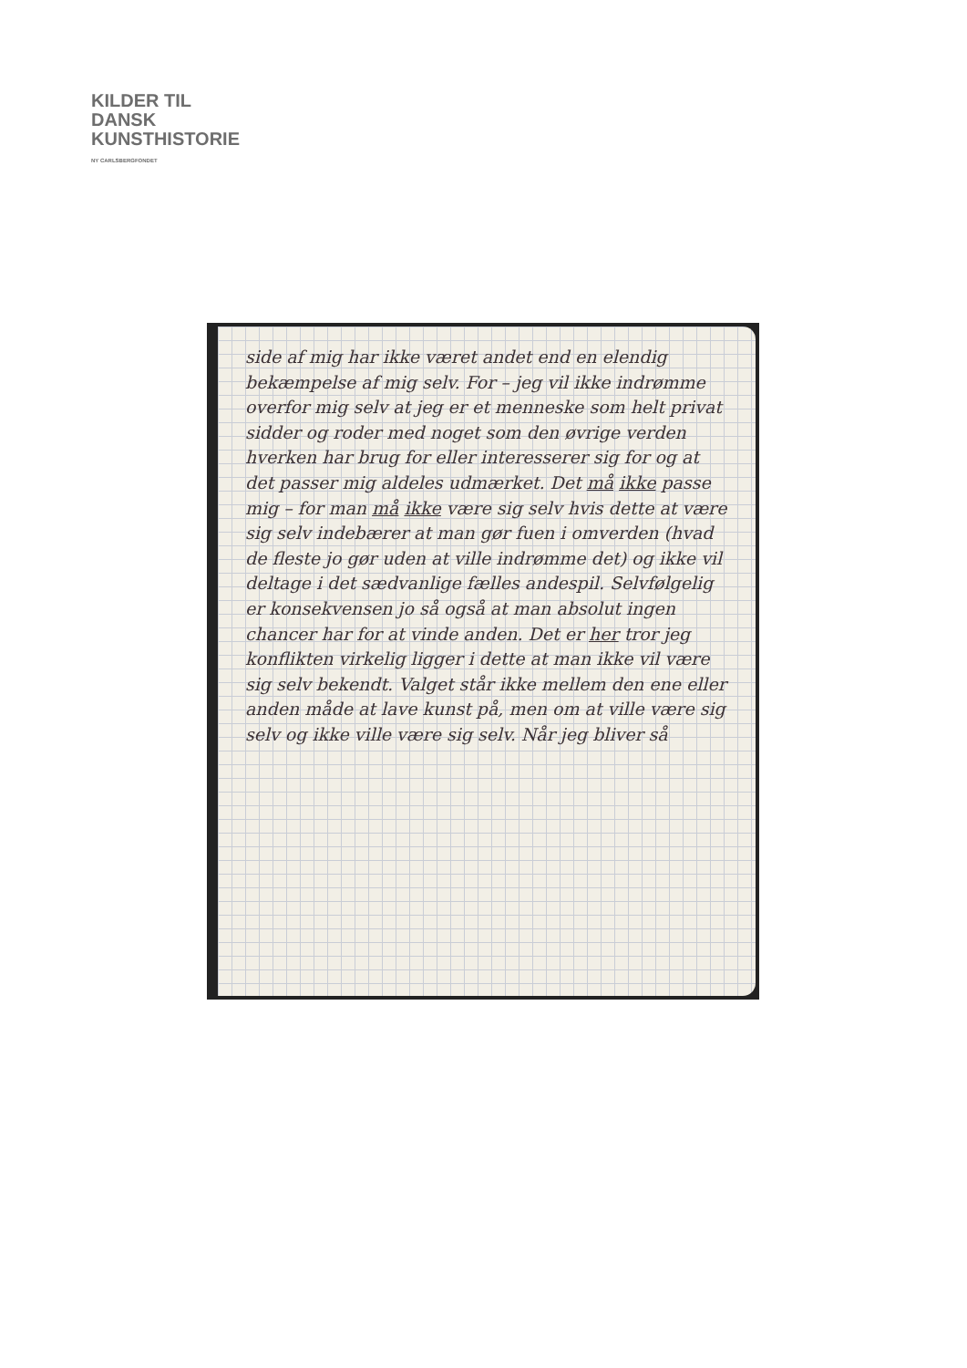KILDER TIL
DANSK
KUNSTHISTORIE
NY CARLSBERGFONDET
side af mig har ikke været andet end en elendig bekæmpelse af mig selv. For – jeg vil ikke indrømme overfor mig selv at jeg er et menneske som helt privat sidder og roder med noget som den øvrige verden hverken har brug for eller interesserer sig for og at det passer mig aldeles udmærket. Det må ikke passe mig – for man må ikke være sig selv hvis dette at være sig selv indebærer at man gør fuen i omverden (hvad de fleste jo gør uden at ville indrømme det) og ikke vil deltage i det sædvanlige fælles andespil. Selvfølgelig er konsekvensen jo så også at man absolut ingen chancer har for at vinde anden. Det er her tror jeg konflikten virkelig ligger i dette at man ikke vil være sig selv bekendt. Valget står ikke mellem den ene eller anden måde at lave kunst på, men om at ville være sig selv og ikke ville være sig selv. Når jeg bliver så